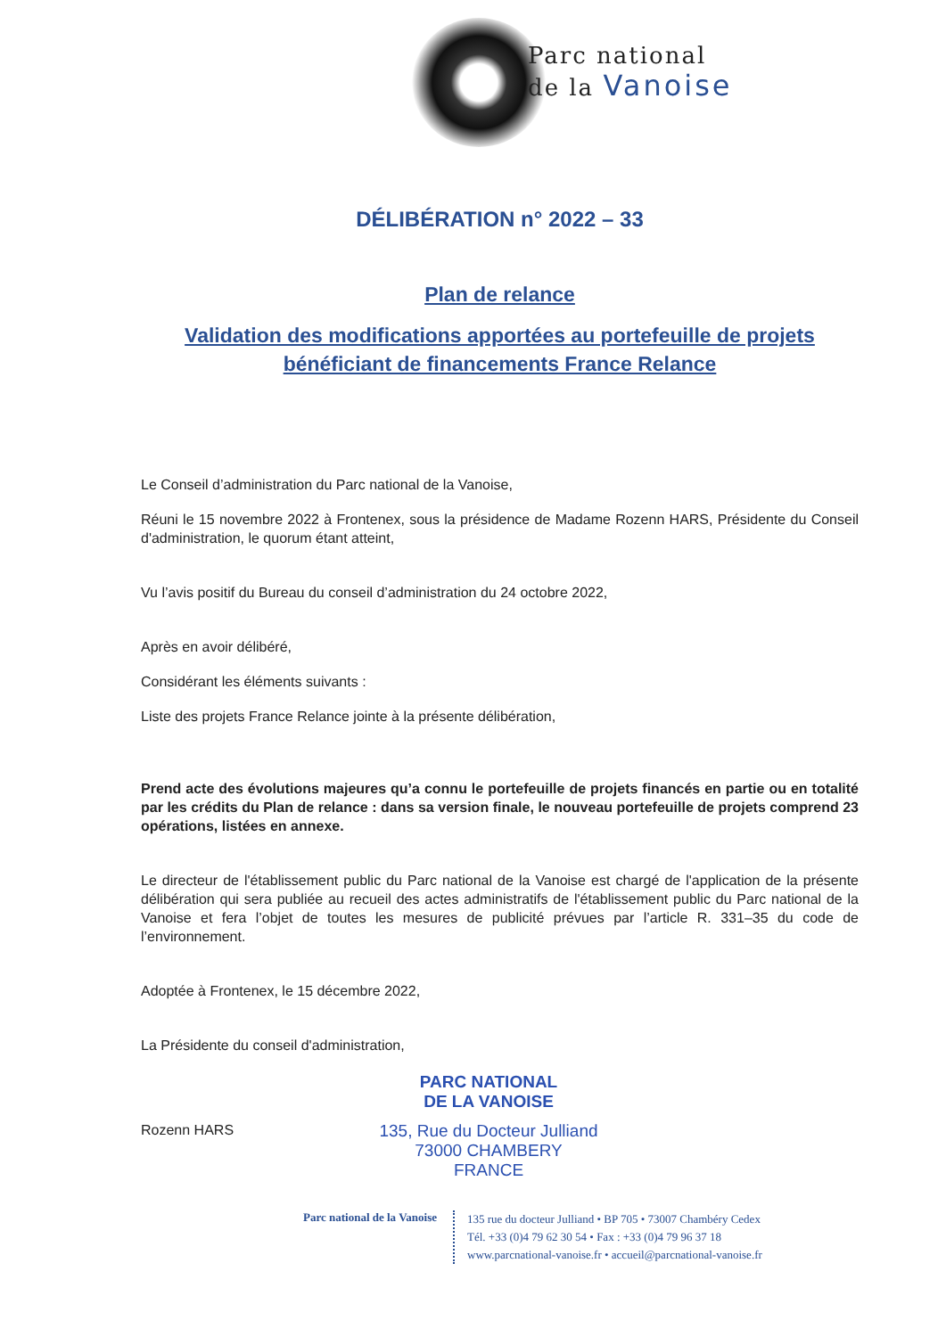Parc national
de la Vanoise
DÉLIBÉRATION n° 2022 – 33
Plan de relance
Validation des modifications apportées au portefeuille de projets bénéficiant de financements France Relance
Le Conseil d’administration du Parc national de la Vanoise,
Réuni le 15 novembre 2022 à Frontenex, sous la présidence de Madame Rozenn HARS, Présidente du Conseil d'administration, le quorum étant atteint,
Vu l’avis positif du Bureau du conseil d’administration du 24 octobre 2022,
Après en avoir délibéré,
Considérant les éléments suivants :
Liste des projets France Relance jointe à la présente délibération,
Prend acte des évolutions majeures qu’a connu le portefeuille de projets financés en partie ou en totalité par les crédits du Plan de relance : dans sa version finale, le nouveau portefeuille de projets comprend 23 opérations, listées en annexe.
Le directeur de l'établissement public du Parc national de la Vanoise est chargé de l'application de la présente délibération qui sera publiée au recueil des actes administratifs de l'établissement public du Parc national de la Vanoise et fera l’objet de toutes les mesures de publicité prévues par l’article R. 331–35 du code de l’environnement.
Adoptée à Frontenex, le 15 décembre 2022,
La Présidente du conseil d'administration,
PARC NATIONAL
DE LA VANOISE
Rozenn HARS
135, Rue du Docteur Julliand
73000 CHAMBERY
FRANCE
Parc national de la Vanoise
135 rue du docteur Julliand • BP 705 • 73007 Chambéry Cedex
Tél. +33 (0)4 79 62 30 54 • Fax : +33 (0)4 79 96 37 18
www.parcnational-vanoise.fr • accueil@parcnational-vanoise.fr